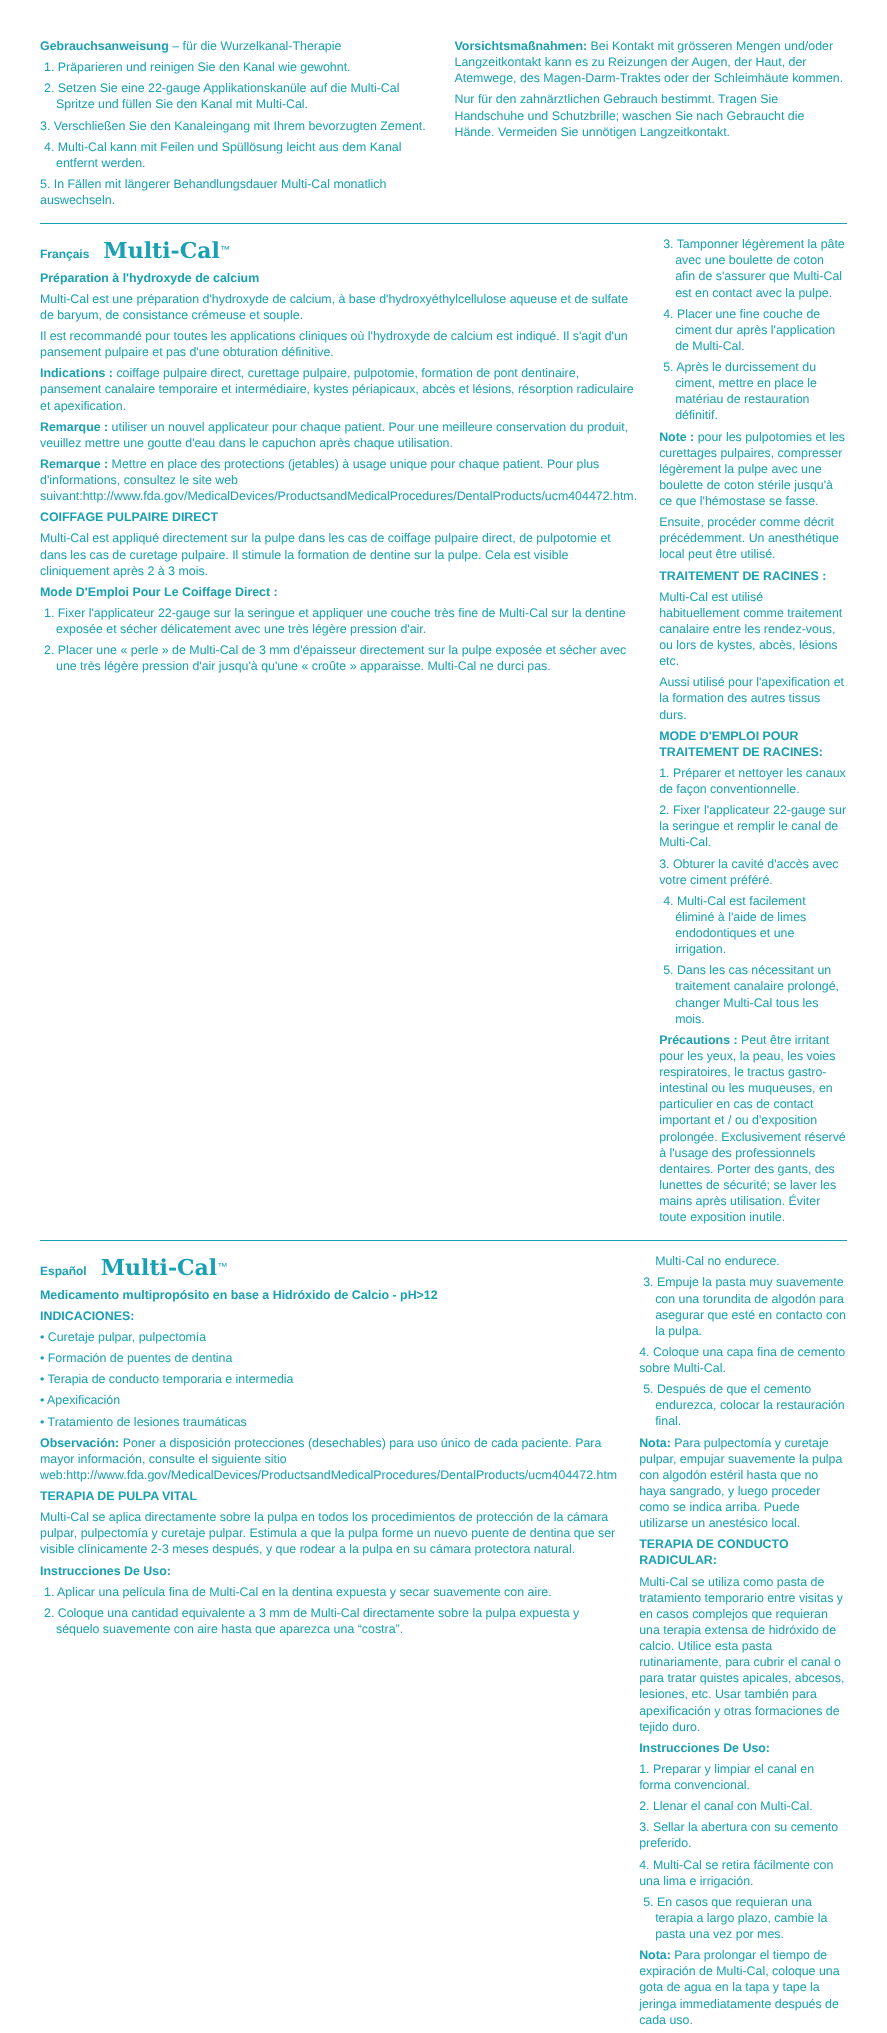Gebrauchsanweisung – für die Wurzelkanal-Therapie
1. Präparieren und reinigen Sie den Kanal wie gewohnt.
2. Setzen Sie eine 22-gauge Applikationskanüle auf die Multi-Cal Spritze und füllen Sie den Kanal mit Multi-Cal.
3. Verschließen Sie den Kanaleingang mit Ihrem bevorzugten Zement.
4. Multi-Cal kann mit Feilen und Spüllösung leicht aus dem Kanal entfernt werden.
5. In Fällen mit längerer Behandlungsdauer Multi-Cal monatlich auswechseln.
Vorsichtsmaßnahmen: Bei Kontakt mit grösseren Mengen und/oder Langzeitkontakt kann es zu Reizungen der Augen, der Haut, der Atemwege, des Magen-Darm-Traktes oder der Schleimhäute kommen.
Nur für den zahnärztlichen Gebrauch bestimmt. Tragen Sie Handschuhe und Schutzbrille; waschen Sie nach Gebraucht die Hände. Vermeiden Sie unnötigen Langzeitkontakt.
Français Multi-Cal<sup>™</sup>
Préparation à l'hydroxyde de calcium
Multi-Cal est une préparation d'hydroxyde de calcium, à base d'hydroxyéthylcellulose aqueuse et de sulfate de baryum, de consistance crémeuse et souple.
Il est recommandé pour toutes les applications cliniques où l'hydroxyde de calcium est indiqué. Il s'agit d'un pansement pulpaire et pas d'une obturation définitive.
Indications : coiffage pulpaire direct, curettage pulpaire, pulpotomie, formation de pont dentinaire, pansement canalaire temporaire et intermédiaire, kystes périapicaux, abcès et lésions, résorption radiculaire et apexification.
Remarque : utiliser un nouvel applicateur pour chaque patient. Pour une meilleure conservation du produit, veuillez mettre une goutte d'eau dans le capuchon après chaque utilisation.
Remarque : Mettre en place des protections (jetables) à usage unique pour chaque patient. Pour plus d'informations, consultez le site web suivant:http://www.fda.gov/MedicalDevices/ProductsandMedicalProcedures/DentalProducts/ucm404472.htm.
COIFFAGE PULPAIRE DIRECT
Multi-Cal est appliqué directement sur la pulpe dans les cas de coiffage pulpaire direct, de pulpotomie et dans les cas de curetage pulpaire. Il stimule la formation de dentine sur la pulpe. Cela est visible cliniquement après 2 à 3 mois.
Mode D'Emploi Pour Le Coiffage Direct :
1. Fixer l'applicateur 22-gauge sur la seringue et appliquer une couche très fine de Multi-Cal sur la dentine exposée et sécher délicatement avec une très légère pression d'air.
2. Placer une « perle » de Multi-Cal de 3 mm d'épaisseur directement sur la pulpe exposée et sécher avec une très légère pression d'air jusqu'à qu'une « croûte » apparaisse. Multi-Cal ne durci pas.
3. Tamponner légèrement la pâte avec une boulette de coton afin de s'assurer que Multi-Cal est en contact avec la pulpe.
4. Placer une fine couche de ciment dur après l'application de Multi-Cal.
5. Après le durcissement du ciment, mettre en place le matériau de restauration définitif.
Note : pour les pulpotomies et les curettages pulpaires, compresser légèrement la pulpe avec une boulette de coton stérile jusqu'à ce que l'hémostase se fasse.
Ensuite, procéder comme décrit précédemment. Un anesthétique local peut être utilisé.
TRAITEMENT DE RACINES :
Multi-Cal est utilisé habituellement comme traitement canalaire entre les rendez-vous, ou lors de kystes, abcès, lésions etc.
Aussi utilisé pour l'apexification et la formation des autres tissus durs.
MODE D'EMPLOI POUR TRAITEMENT DE RACINES:
1. Préparer et nettoyer les canaux de façon conventionnelle.
2. Fixer l'applicateur 22-gauge sur la seringue et remplir le canal de Multi-Cal.
3. Obturer la cavité d'accès avec votre ciment préféré.
4. Multi-Cal est facilement éliminé à l'aide de limes endodontiques et une irrigation.
5. Dans les cas nécessitant un traitement canalaire prolongé, changer Multi-Cal tous les mois.
Précautions : Peut être irritant pour les yeux, la peau, les voies respiratoires, le tractus gastro-intestinal ou les muqueuses, en particulier en cas de contact important et / ou d'exposition prolongée. Exclusivement réservé à l'usage des professionnels dentaires. Porter des gants, des lunettes de sécurité; se laver les mains après utilisation. Éviter toute exposition inutile.
Español Multi-Cal<sup>™</sup>
Medicamento multipropósito en base a Hidróxido de Calcio - pH>12
INDICACIONES:
• Curetaje pulpar, pulpectomía
• Formación de puentes de dentina
• Terapia de conducto temporaria e intermedia
• Apexificación
• Tratamiento de lesiones traumáticas
Observación: Poner a disposición protecciones (desechables) para uso único de cada paciente. Para mayor información, consulte el siguiente sitio web:http://www.fda.gov/MedicalDevices/ProductsandMedicalProcedures/DentalProducts/ucm404472.htm
TERAPIA DE PULPA VITAL
Multi-Cal se aplica directamente sobre la pulpa en todos los procedimientos de protección de la cámara pulpar, pulpectomía y curetaje pulpar. Estimula a que la pulpa forme un nuevo puente de dentina que ser visible clínicamente 2-3 meses después, y que rodear a la pulpa en su cámara protectora natural.
Instrucciones De Uso:
1. Aplicar una película fina de Multi-Cal en la dentina expuesta y secar suavemente con aire.
2. Coloque una cantidad equivalente a 3 mm de Multi-Cal directamente sobre la pulpa expuesta y séquelo suavemente con aire hasta que aparezca una “costra”.
Multi-Cal no endurece.
3. Empuje la pasta muy suavemente con una torundita de algodón para asegurar que esté en contacto con la pulpa.
4. Coloque una capa fina de cemento sobre Multi-Cal.
5. Después de que el cemento endurezca, colocar la restauración final.
Nota: Para pulpectomía y curetaje pulpar, empujar suavemente la pulpa con algodón estéril hasta que no haya sangrado, y luego proceder como se indica arriba. Puede utilizarse un anestésico local.
TERAPIA DE CONDUCTO RADICULAR:
Multi-Cal se utiliza como pasta de tratamiento temporario entre visitas y en casos complejos que requieran una terapia extensa de hidróxido de calcio. Utilice esta pasta rutinariamente, para cubrir el canal o para tratar quistes apicales, abcesos, lesiones, etc. Usar también para apexificación y otras formaciones de tejido duro.
Instrucciones De Uso:
1. Preparar y limpiar el canal en forma convencional.
2. Llenar el canal con Multi-Cal.
3. Sellar la abertura con su cemento preferido.
4. Multi-Cal se retira fácilmente con una lima e irrigación.
5. En casos que requieran una terapia a largo plazo, cambie la pasta una vez por mes.
Nota: Para prolongar el tiempo de expiración de Multi-Cal, coloque una gota de agua en la tapa y tape la jeringa immediatamente después de cada uso.